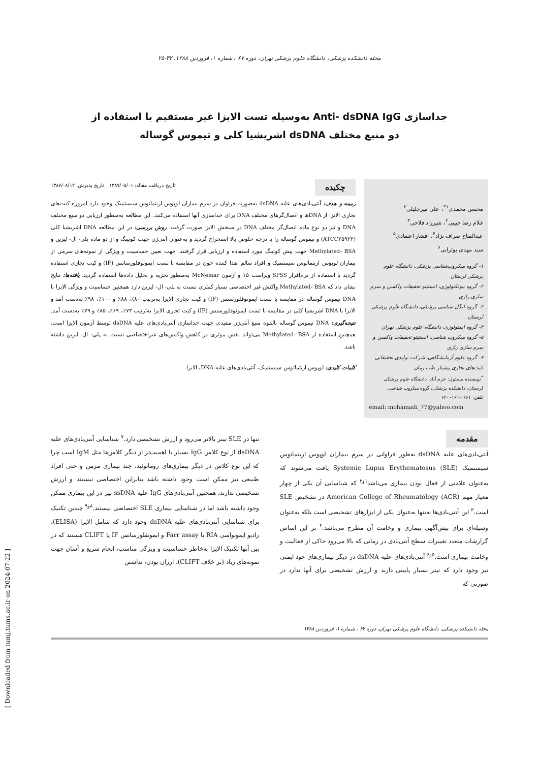مجله دانشکده پزشکی، دانشگاه علوم پزشکی تهران، دوره ۶۷ ، شماره ۱، فروردین ۱۳۸۸، ۳۲-۲۵
جداسازی Anti- dsDNA IgG به‌وسیله تست الایزا غیر مستقیم با استفاده از
دو منبع مختلف dsDNA اشریشیا کلی و تیموس گوساله
محسن محمدی<sup>۱*</sup>، علی میرجلیلی<sup>۲</sup>
غلام رضا حبیبی<sup>۲</sup>، شیرزاد فلاحی<sup>۳</sup>
عبدالفتاح صراف نژاد<sup>۴</sup>، افشار اعتمادی<sup>۵</sup>
سید مهدی بوترابی<sup>۶</sup>
۱- گروه میکروب‌شناسی پزشکی، دانشگاه علوم پزشکی لرستان
۲- گروه بیوتکنولوژی، انستیتو تحقیقات واکسن و سرم سازی رازی
۳- گروه انگل شناسی پزشکی، دانشگاه علوم پزشکی لرستان
۴- گروه ایمنولوژی، دانشگاه علوم پزشکی تهران
۵- گروه میکروب شناسی، انستیتو تحقیقات واکسن و سرم سازی رازی
۶- گروه علوم آزمایشگاهی، شرکت تولیدی تحقیقاتی کیت‌های تجاری پیشتاز طب زمان
<sup>*</sup> نویسنده مسئول: خرم آباد، دانشگاه علوم پزشکی لرستان، دانشکده پزشکی، گروه میکروب شناسی
تلفن: ۰۶۶۱-۶۲۰۰۱۶۱
email: mohamadi_77@yahoo.com
چکیده تاریخ دریافت مقاله: ۱۳۸۷/۰۵/۰۱ تاریخ پذیرش: ۱۳۸۷/۰۸/۱۲
زمینه و هدف: آنتی‌بادی‌های علیه dsDNA به‌صورت فراوان در سرم بیماران لوپوس اریتماتوس سیستمیک وجود دارد امروزه کیت‌های تجاری الایزا از DNAها و اتصال‌گرهای مختلف DNA برای جداسازی آنها استفاده می‌کنند. این مطالعه به‌منظور ارزیابی دو منبع مختلف DNA و نیز دو نوع ماده اتصال‌گر مختلف DNA در سنجش الایزا صورت گرفت. روش بررسی: در این مطالعه DNA اشریشیا کلی (ATCC۲۵۹۲۲) و تیموس گوساله را با درجه خلوص بالا استخراج گردید و به‌عنوان آنتی‌ژن جهت کوتینگ و از دو ماده پلی- ال- لیزین و Methylated- BSA جهت پیش کوتینگ مورد استفاده و ارزیابی قرار گرفتند. جهت تعیین حساسیت و ویژگی از نمونه‌های سرمی از بیماران لوپوس اریتماتوس سیستمیک و افراد سالم اهدا کننده خون در مقایسه با تست ایمونوفلورسانس (IF) و کیت تجاری استفاده گردید با استفاده از نرم‌افزار SPSS ویراست ۱۵ و آزمون McNemar به‌منظور تجزیه و تحلیل داده‌ها استفاده گردید. یافته‌ها: نتایج نشان داد که Methylated- BSA واکنش غیر اختصاصی بسیار کمتری نسبت به پلی- ال- لیزین دارد همچنین حساسیت و ویژگی الایزا با DNA تیموس گوساله در مقایسه با تست ایمونوفلورسنس (IF) و کیت تجاری الایزا به‌ترتیب ۸۰٪، ۸۸٪ و ۱۰۰٪، ۹۸٪ به‌دست آمد و الایزا با DNA اشریشیا کلی در مقایسه با تست ایمونوفلورسنس (IF) و کیت تجاری الایزا به‌ترتیب ۷۳٪، ۶۹٪، ۸۵٪ و ۷۹٪ به‌دست آمد. نتیجه‌گیری: DNA تیموس گوساله بالقوه منبع آنتی‌ژن مفیدی جهت جداسازی آنتی‌بادی‌های علیه dsDNA توسط آزمون الایزا است. همچنین استفاده از Methylated- BSA می‌تواند نقش موثری در کاهش واکنش‌های غیراختصاصی نسبت به پلی- ال- لیزین داشته باشد.
کلمات کلیدی: لوپوس اریتماتوس سیستمیک، آنتی‌بادی‌های علیه DNA، الایزا.
مقدمه
آنتی‌بادی‌های علیه dsDNA به‌طور فراوانی در سرم بیماران لوپوس اریتماتوس سیستمیک Systemic Lupus Erythematosus (SLE) یافت می‌شوند که به‌عنوان علامتی از فعال بودن بیماری می‌باشد<sup>۱و۲</sup> که شناسایی آن یکی از چهار معیار مهم American College of Rheumatology (ACR) در تشخیص SLE است.<sup>۳</sup> این آنتی‌بادی‌ها نه‌تنها به‌عنوان یکی از ابزارهای تشخیصی است بلکه به‌عنوان وسیله‌ای برای پیش‌آگهی بیماری و وخامت آن مطرح می‌باشد.<sup>۴</sup> بر این اساس گزارشات متعدد تغییرات سطح آنتی‌بادی در زمانی که بالا می‌رود حاکی از فعالیت و وخامت بیماری است.<sup>۵و۶</sup> آنتی‌بادی‌های علیه dsDNA در دیگر بیماری‌های خود ایمنی نیز وجود دارد که تیتر بسیار پایینی دارند و ارزش تشخیصی برای آنها ندارد در صورتی که
تنها در SLE تیتر بالاتر می‌رود و ارزش تشخیصی دارد.<sup>۷</sup> شناسایی آنتی‌بادی‌های علیه dsDNA از نوع کلاس IgG بسیار با اهمیت‌تر از دیگر کلاس‌ها مثل IgM است چرا که این نوع کلاس در دیگر بیماری‌های روماتوئید، چند بیماری مزمن و حتی افراد طبیعی نیز ممکن است وجود داشته باشد بنابراین اختصاصی نیستند و ارزش تشخیصی ندارند، همچنین آنتی‌بادی‌های IgG علیه ssDNA نیز در این بیماری ممکن وجود داشته باشد اما در شناسایی بیماری SLE اختصاصی نیستند.<sup>۸و۹</sup> چندین تکنیک برای شناسایی آنتی‌بادی‌های علیه dsDNA وجود دارد که شامل الایزا (ELISA)، رادیو ایمونواسی RIA یا Farr assay و ایمونفلورسانس IF یا CLIFT هستند که در بین آنها تکنیک الایزا به‌خاطر حساسیت و ویژگی مناسب، انجام سریع و آسان جهت نمونه‌های زیاد (بر خلاف CLIFT)، ارزان بودن، نداشتن
مجله دانشکده پزشکی، دانشگاه علوم پزشکی تهران، دوره ۶۷ ، شماره ۱، فروردین ۱۳۸۸
[ Downloaded from tumj.tums.ac.ir on 2024-07-22 ]